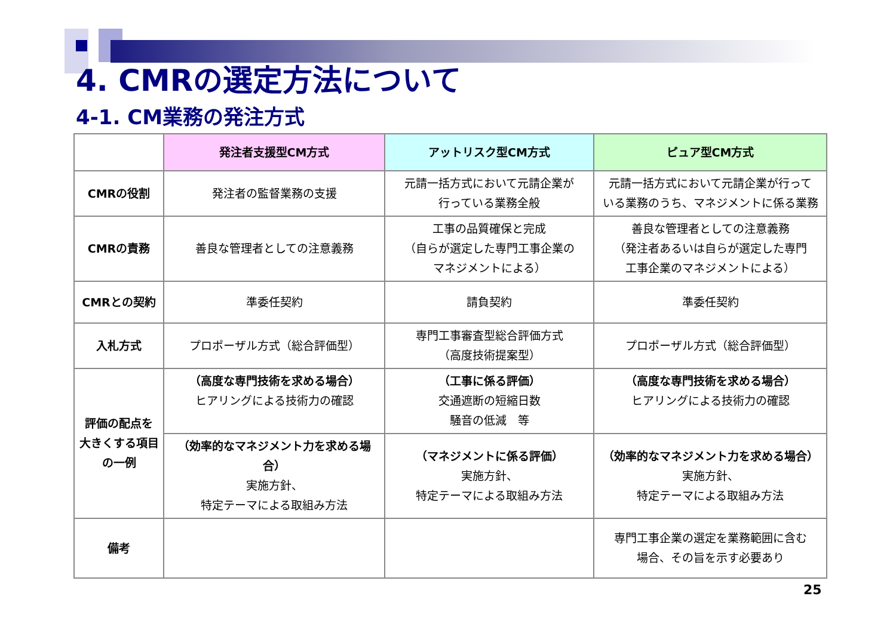4. CMRの選定方法について
4-1. CM業務の発注方式
| | 発注者支援型CM方式 | アットリスク型CM方式 | ピュア型CM方式 |
| --- | --- | --- | --- |
| CMRの役割 | 発注者の監督業務の支援 | 元請一括方式において元請企業が 行っている業務全般 | 元請一括方式において元請企業が行って いる業務のうち、マネジメントに係る業務 |
| CMRの責務 | 善良な管理者としての注意義務 | 工事の品質確保と完成 （自らが選定した専門工事企業の マネジメントによる） | 善良な管理者としての注意義務 （発注者あるいは自らが選定した専門 工事企業のマネジメントによる） |
| CMRとの契約 | 準委任契約 | 請負契約 | 準委任契約 |
| 入札方式 | プロポーザル方式（総合評価型） | 専門工事審査型総合評価方式 （高度技術提案型） | プロポーザル方式（総合評価型） |
| 評価の配点を 大きくする項目 の一例 | （高度な専門技術を求める場合） ヒアリングによる技術力の確認 | （工事に係る評価） 交通遮断の短縮日数 騒音の低減 等 | （高度な専門技術を求める場合） ヒアリングによる技術力の確認 |
| | （効率的なマネジメント力を求める場合） 実施方針、 特定テーマによる取組み方法 | （マネジメントに係る評価） 実施方針、 特定テーマによる取組み方法 | （効率的なマネジメント力を求める場合） 実施方針、 特定テーマによる取組み方法 |
| 備考 | | | 専門工事企業の選定を業務範囲に含む 場合、その旨を示す必要あり |
25